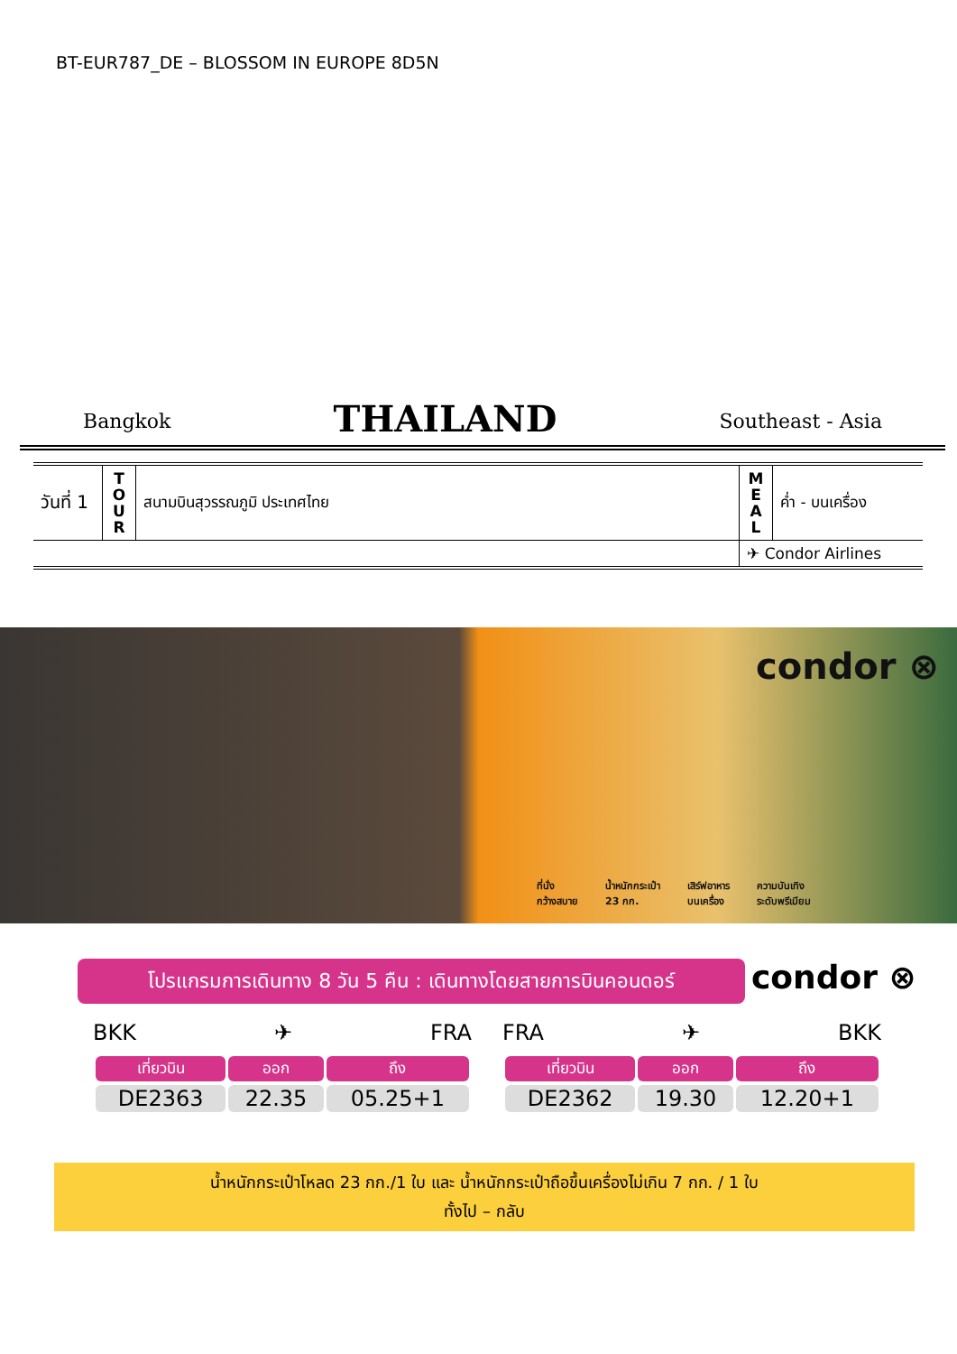BT-EUR787_DE – BLOSSOM IN EUROPE 8D5N
Bangkok THAILAND Southeast - Asia
| วันที่ 1 | T O U R | สนามบินสุวรรณภูมิ ประเทศไทย | M E A L | ค่ำ - บนเครื่อง |
| | | | ✈ Condor Airlines | |
condor ⊗
ที่นั่ง
กว้างสบาย น้ำหนักกระเป๋า
23 กก. เสิร์ฟอาหาร
บนเครื่อง ความบันเทิง
ระดับพรีเมียม
โปรแกรมการเดินทาง 8 วัน 5 คืน : เดินทางโดยสายการบินคอนดอร์
condor ⊗
BKK ✈ FRA
| เที่ยวบิน | ออก | ถึง |
| --- | --- | --- |
| DE2363 | 22.35 | 05.25+1 |
FRA ✈ BKK
| เที่ยวบิน | ออก | ถึง |
| --- | --- | --- |
| DE2362 | 19.30 | 12.20+1 |
น้ำหนักกระเป๋าโหลด 23 กก./1 ใบ และ น้ำหนักกระเป๋าถือขึ้นเครื่องไม่เกิน 7 กก. / 1 ใบ
ทั้งไป – กลับ